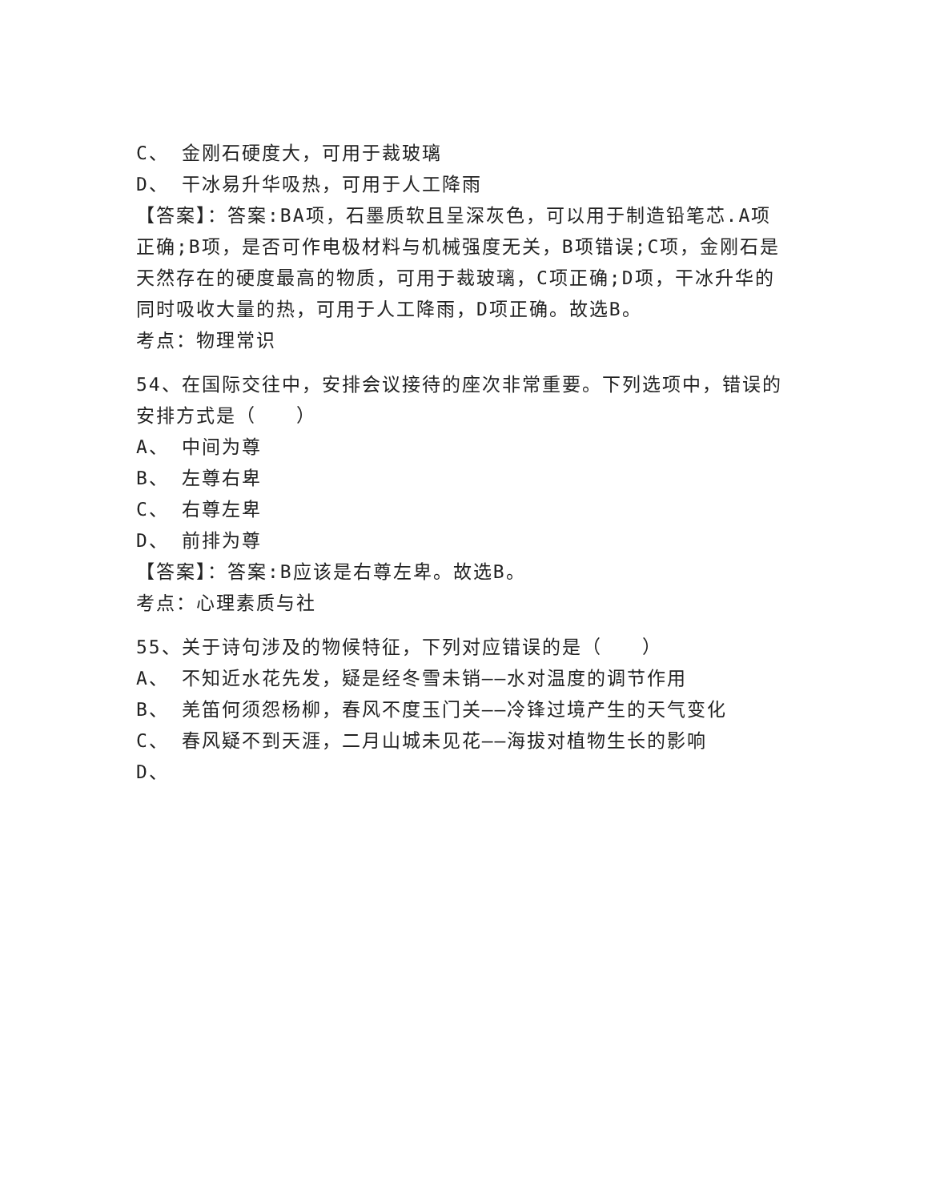C、 金刚石硬度大，可用于裁玻璃
D、 干冰易升华吸热，可用于人工降雨
【答案】：答案:BA项，石墨质软且呈深灰色，可以用于制造铅笔芯.A项正确;B项，是否可作电极材料与机械强度无关，B项错误;C项，金刚石是天然存在的硬度最高的物质，可用于裁玻璃，C项正确;D项，干冰升华的同时吸收大量的热，可用于人工降雨，D项正确。故选B。
考点：物理常识
54、在国际交往中，安排会议接待的座次非常重要。下列选项中，错误的安排方式是（　　）
A、 中间为尊
B、 左尊右卑
C、 右尊左卑
D、 前排为尊
【答案】：答案:B应该是右尊左卑。故选B。
考点：心理素质与社
55、关于诗句涉及的物候特征，下列对应错误的是（　　）
A、 不知近水花先发，疑是经冬雪未销——水对温度的调节作用
B、 羌笛何须怨杨柳，春风不度玉门关——冷锋过境产生的天气变化
C、 春风疑不到天涯，二月山城未见花——海拔对植物生长的影响
D、